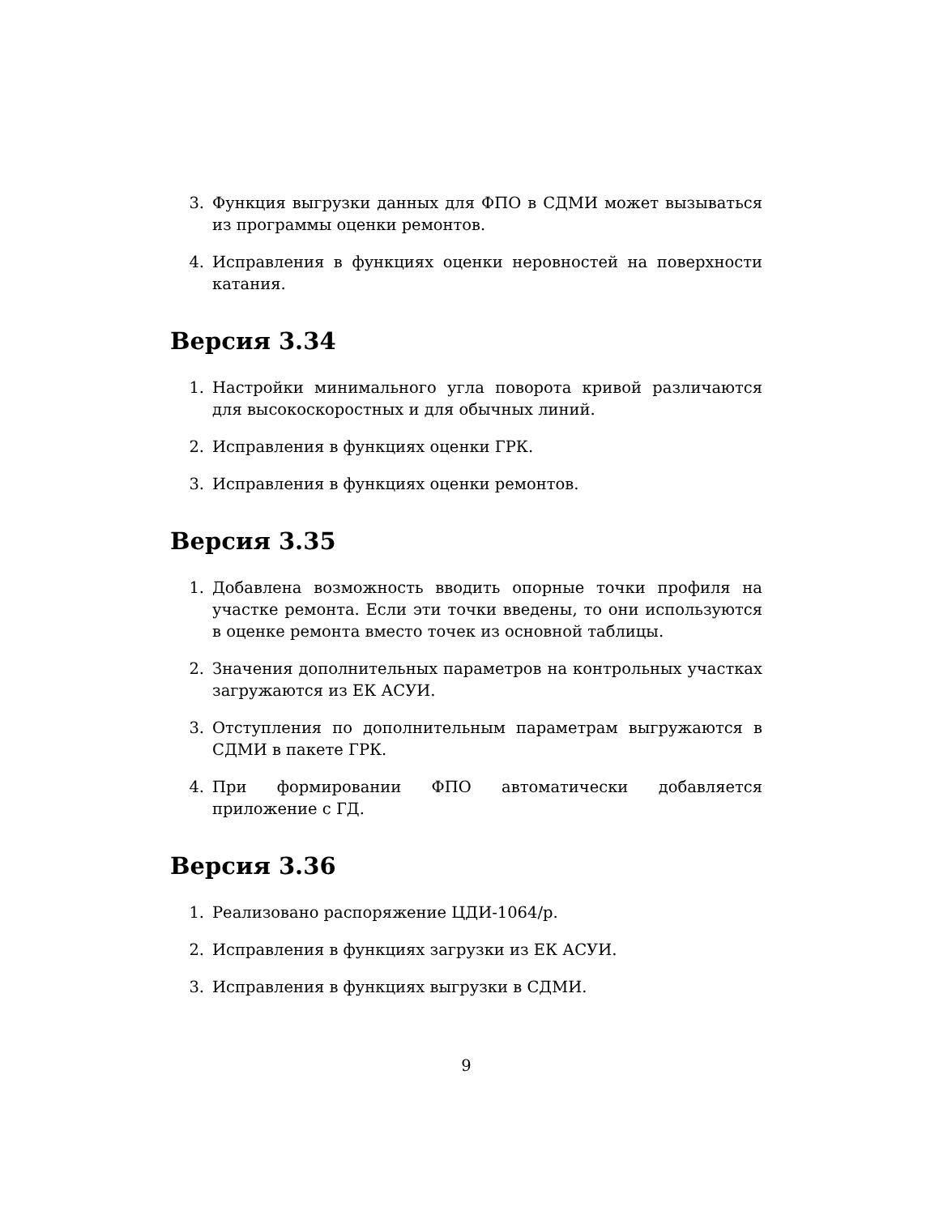3. Функция выгрузки данных для ФПО в СДМИ может вызываться из программы оценки ремонтов.
4. Исправления в функциях оценки неровностей на поверхности катания.
Версия 3.34
1. Настройки минимального угла поворота кривой различаются для высокоскоростных и для обычных линий.
2. Исправления в функциях оценки ГРК.
3. Исправления в функциях оценки ремонтов.
Версия 3.35
1. Добавлена возможность вводить опорные точки профиля на участке ремонта. Если эти точки введены, то они используются в оценке ремонта вместо точек из основной таблицы.
2. Значения дополнительных параметров на контрольных участках загружаются из ЕК АСУИ.
3. Отступления по дополнительным параметрам выгружаются в СДМИ в пакете ГРК.
4. При формировании ФПО автоматически добавляется приложение с ГД.
Версия 3.36
1. Реализовано распоряжение ЦДИ-1064/р.
2. Исправления в функциях загрузки из ЕК АСУИ.
3. Исправления в функциях выгрузки в СДМИ.
9